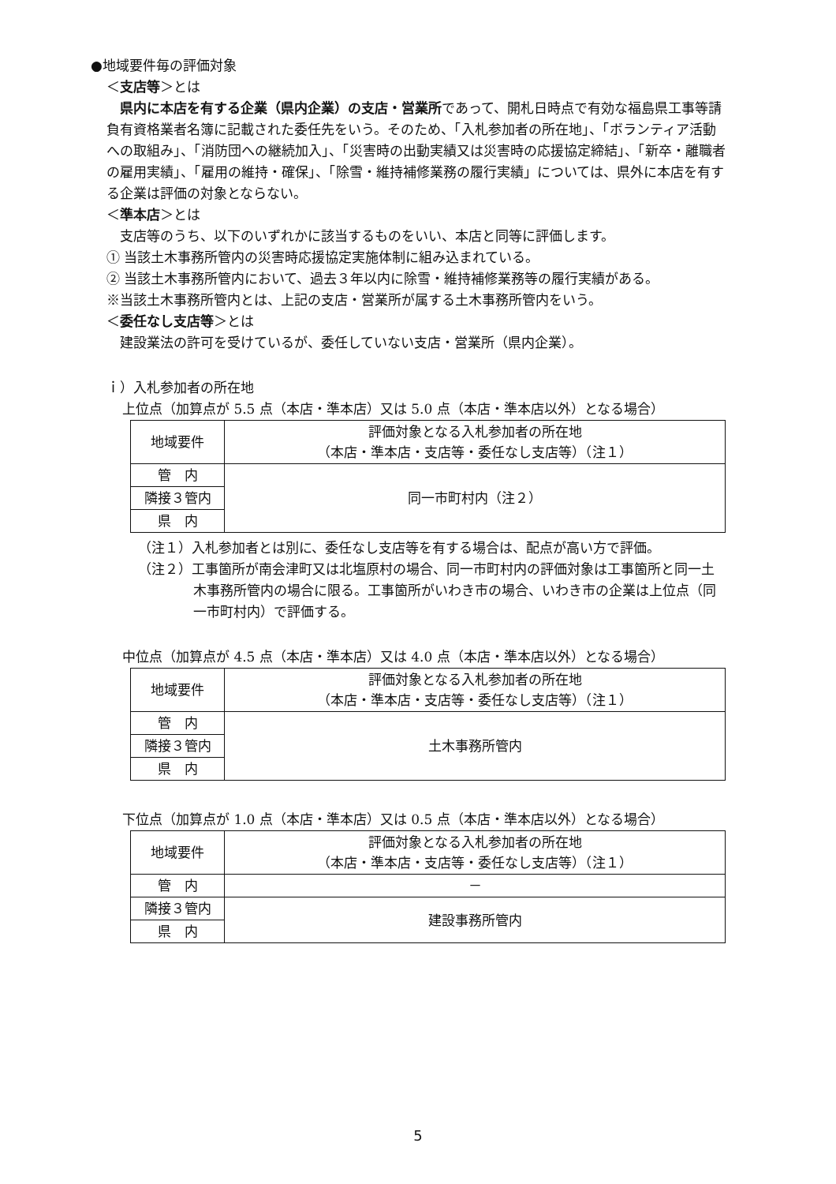●地域要件毎の評価対象
＜支店等＞とは
　県内に本店を有する企業（県内企業）の支店・営業所であって、開札日時点で有効な福島県工事等請負有資格業者名簿に記載された委任先をいう。そのため、「入札参加者の所在地」、「ボランティア活動への取組み」、「消防団への継続加入」、「災害時の出動実績又は災害時の応援協定締結」、「新卒・離職者の雇用実績」、「雇用の維持・確保」、「除雪・維持補修業務の履行実績」については、県外に本店を有する企業は評価の対象とならない。
＜準本店＞とは
　支店等のうち、以下のいずれかに該当するものをいい、本店と同等に評価します。
① 当該土木事務所管内の災害時応援協定実施体制に組み込まれている。
② 当該土木事務所管内において、過去３年以内に除雪・維持補修業務等の履行実績がある。
※当該土木事務所管内とは、上記の支店・営業所が属する土木事務所管内をいう。
＜委任なし支店等＞とは
　建設業法の許可を受けているが、委任していない支店・営業所（県内企業）。
ｉ）入札参加者の所在地
上位点（加算点が 5.5 点（本店・準本店）又は 5.0 点（本店・準本店以外）となる場合）
| 地域要件 | 評価対象となる入札参加者の所在地 （本店・準本店・支店等・委任なし支店等）（注１） |
| 管 内 | 同一市町村内（注２） |
| 隣接３管内 | |
| 県 内 | |
（注１）入札参加者とは別に、委任なし支店等を有する場合は、配点が高い方で評価。
（注２）工事箇所が南会津町又は北塩原村の場合、同一市町村内の評価対象は工事箇所と同一土木事務所管内の場合に限る。工事箇所がいわき市の場合、いわき市の企業は上位点（同一市町村内）で評価する。
中位点（加算点が 4.5 点（本店・準本店）又は 4.0 点（本店・準本店以外）となる場合）
| 地域要件 | 評価対象となる入札参加者の所在地 （本店・準本店・支店等・委任なし支店等）（注１） |
| 管 内 | 土木事務所管内 |
| 隣接３管内 | |
| 県 内 | |
下位点（加算点が 1.0 点（本店・準本店）又は 0.5 点（本店・準本店以外）となる場合）
| 地域要件 | 評価対象となる入札参加者の所在地 （本店・準本店・支店等・委任なし支店等）（注１） |
| 管 内 | － |
| 隣接３管内 | 建設事務所管内 |
| 県 内 | |
5